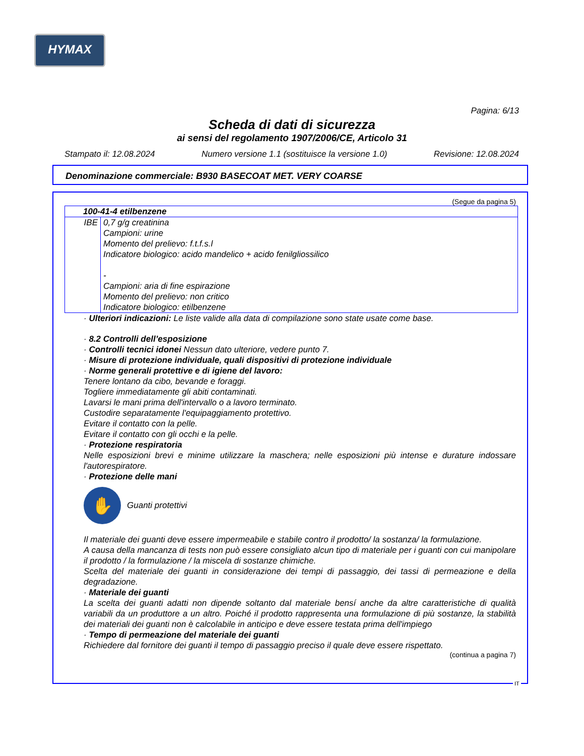HYMAX
Pagina: 6/13
Scheda di dati di sicurezza
ai sensi del regolamento 1907/2006/CE, Articolo 31
Stampato il: 12.08.2024 Numero versione 1.1 (sostituisce la versione 1.0) Revisione: 12.08.2024
Denominazione commerciale: B930 BASECOAT MET. VERY COARSE
(Segue da pagina 5)
| 100-41-4 etilbenzene | |
| IBE | 0,7 g/g creatinina Campioni: urine Momento del prelievo: f.t.f.s.l Indicatore biologico: acido mandelico + acido fenilgliossilico - Campioni: aria di fine espirazione Momento del prelievo: non critico Indicatore biologico: etilbenzene |
· Ulteriori indicazioni: Le liste valide alla data di compilazione sono state usate come base.
· 8.2 Controlli dell’esposizione
· Controlli tecnici idonei Nessun dato ulteriore, vedere punto 7.
· Misure di protezione individuale, quali dispositivi di protezione individuale
· Norme generali protettive e di igiene del lavoro:
Tenere lontano da cibo, bevande e foraggi.
Togliere immediatamente gli abiti contaminati.
Lavarsi le mani prima dell'intervallo o a lavoro terminato.
Custodire separatamente l'equipaggiamento protettivo.
Evitare il contatto con la pelle.
Evitare il contatto con gli occhi e la pelle.
· Protezione respiratoria
Nelle esposizioni brevi e minime utilizzare la maschera; nelle esposizioni più intense e durature indossare l'autorespiratore.
· Protezione delle mani
✋
Guanti protettivi
Il materiale dei guanti deve essere impermeabile e stabile contro il prodotto/ la sostanza/ la formulazione.
A causa della mancanza di tests non può essere consigliato alcun tipo di materiale per i guanti con cui manipolare il prodotto / la formulazione / la miscela di sostanze chimiche.
Scelta del materiale dei guanti in considerazione dei tempi di passaggio, dei tassi di permeazione e della degradazione.
· Materiale dei guanti
La scelta dei guanti adatti non dipende soltanto dal materiale bensí anche da altre caratteristiche di qualità variabili da un produttore a un altro. Poiché il prodotto rappresenta una formulazione di più sostanze, la stabilità dei materiali dei guanti non è calcolabile in anticipo e deve essere testata prima dell'impiego
· Tempo di permeazione del materiale dei guanti
Richiedere dal fornitore dei guanti il tempo di passaggio preciso il quale deve essere rispettato.
(continua a pagina 7)
IT